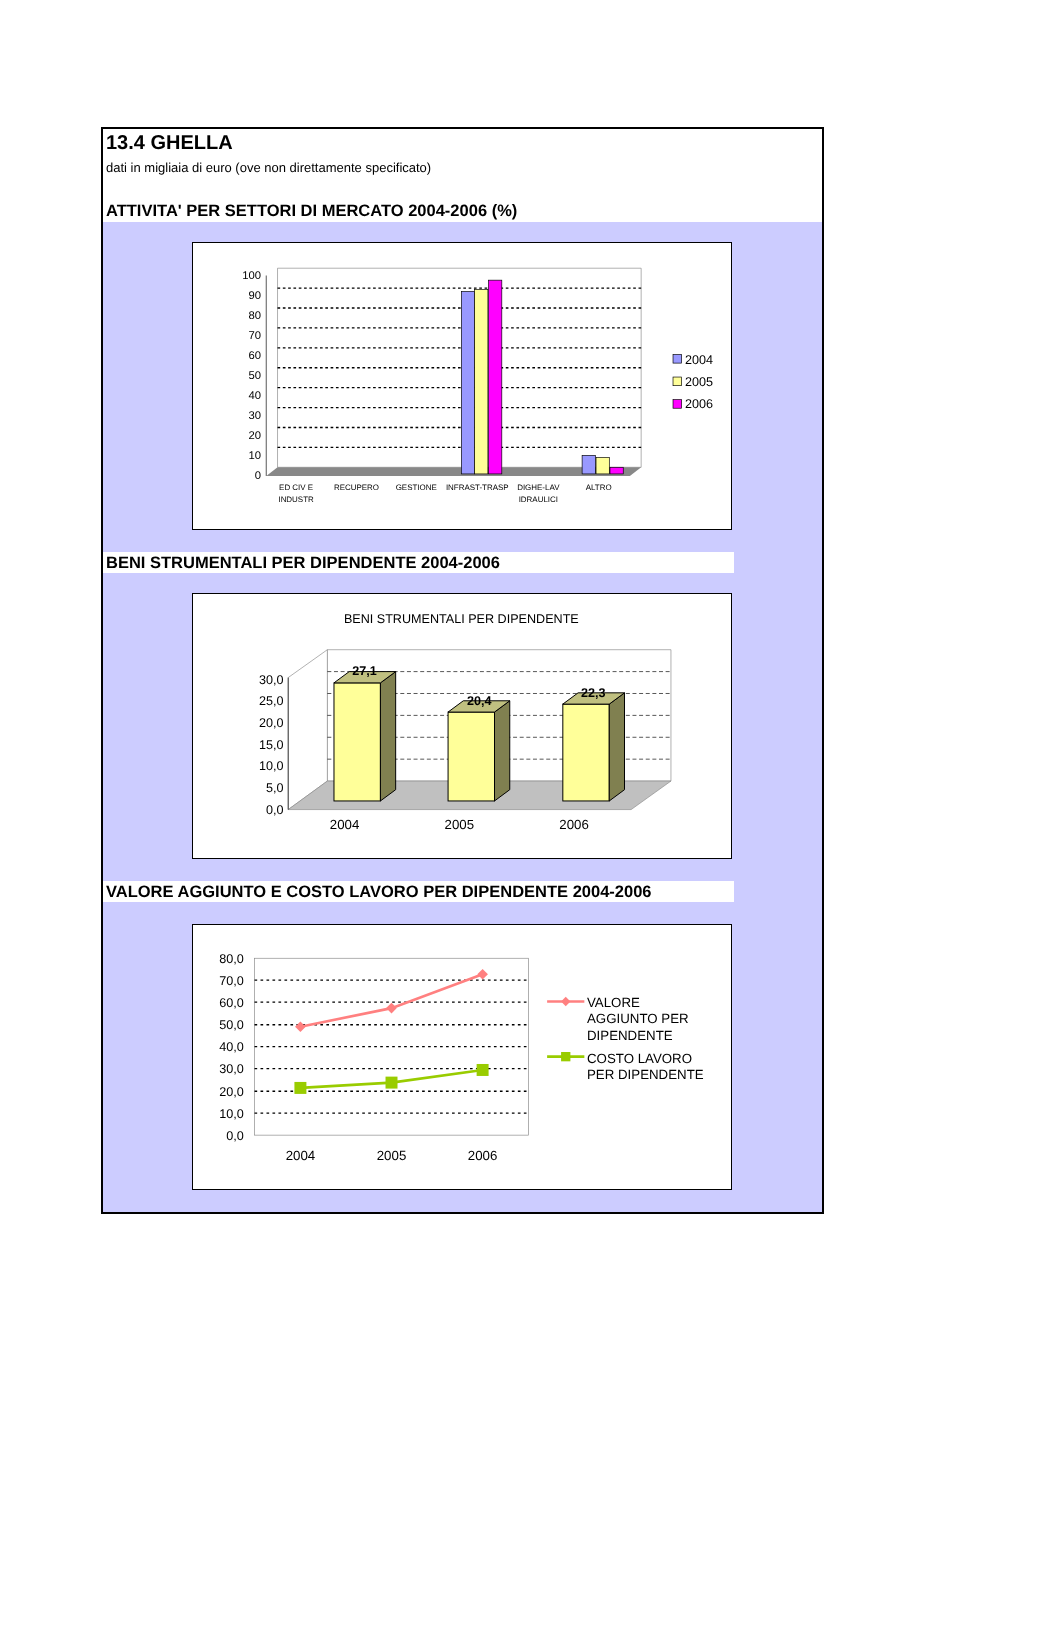13.4 GHELLA
dati in migliaia di euro (ove non direttamente specificato)
ATTIVITA' PER SETTORI DI MERCATO 2004-2006 (%)
100
90
80
70
60
50
40
30
20
10
0
ED CIV E
INDUSTR
RECUPERO
GESTIONE
INFRAST-TRASP
DIGHE-LAV
IDRAULICI
ALTRO
2004
2005
2006
BENI STRUMENTALI PER DIPENDENTE 2004-2006
BENI STRUMENTALI PER DIPENDENTE
30,0
25,0
20,0
15,0
10,0
5,0
0,0
27,1
20,4
22,3
2004
2005
2006
VALORE AGGIUNTO E COSTO LAVORO PER DIPENDENTE 2004-2006
80,0
70,0
60,0
50,0
40,0
30,0
20,0
10,0
0,0
2004
2005
2006
VALORE
AGGIUNTO PER
DIPENDENTE
COSTO LAVORO
PER DIPENDENTE